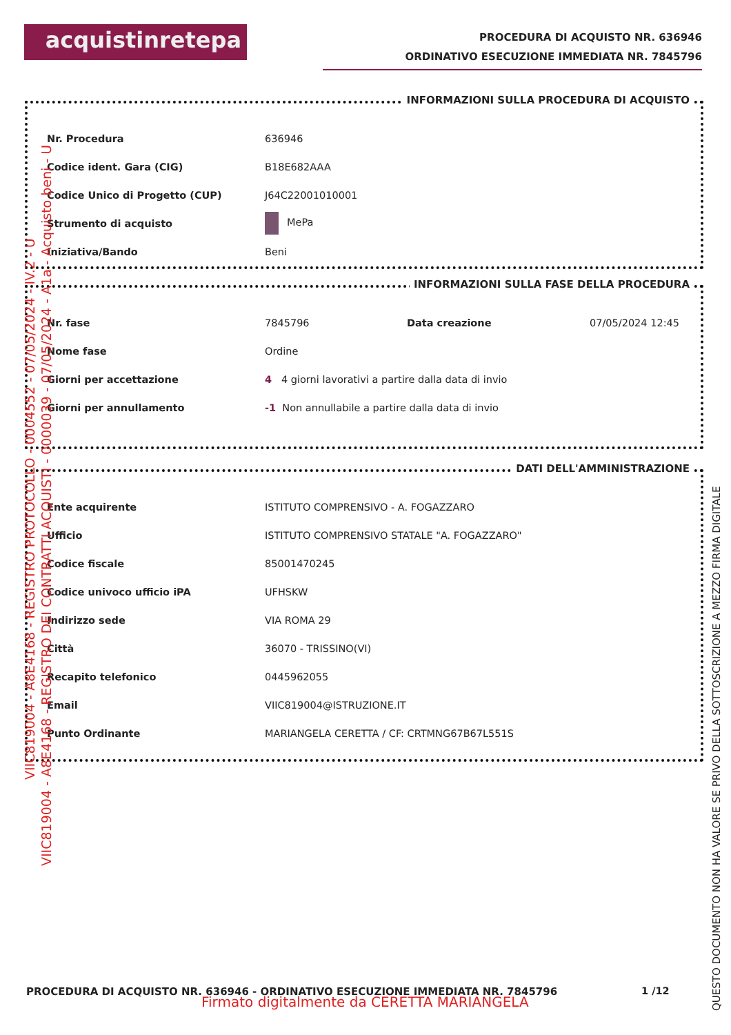acquistinretepa
PROCEDURA DI ACQUISTO NR. 636946
ORDINATIVO ESECUZIONE IMMEDIATA NR. 7845796
INFORMAZIONI SULLA PROCEDURA DI ACQUISTO
| Nr. Procedura | 636946 |
| Codice ident. Gara (CIG) | B18E682AAA |
| Codice Unico di Progetto (CUP) | J64C22001010001 |
| Strumento di acquisto | MePa |
| Iniziativa/Bando | Beni |
INFORMAZIONI SULLA FASE DELLA PROCEDURA
| Nr. fase | 7845796 | Data creazione | 07/05/2024 12:45 |
| Nome fase | Ordine | | |
| Giorni per accettazione | 4 4 giorni lavorativi a partire dalla data di invio | | |
| Giorni per annullamento | -1 Non annullabile a partire dalla data di invio | | |
DATI DELL'AMMINISTRAZIONE
| Ente acquirente | ISTITUTO COMPRENSIVO - A. FOGAZZARO |
| Ufficio | ISTITUTO COMPRENSIVO STATALE "A. FOGAZZARO" |
| Codice fiscale | 85001470245 |
| Codice univoco ufficio iPA | UFHSKW |
| Indirizzo sede | VIA ROMA 29 |
| Città | 36070 - TRISSINO(VI) |
| Recapito telefonico | 0445962055 |
| Email | VIIC819004@ISTRUZIONE.IT |
| Punto Ordinante | MARIANGELA CERETTA / CF: CRTMNG67B67L551S |
PROCEDURA DI ACQUISTO NR. 636946 - ORDINATIVO ESECUZIONE IMMEDIATA NR. 7845796
1 /12
Firmato digitalmente da CERETTA MARIANGELA
VIIC819004 - A8E4168 - REGISTRO PROTOCOLLO - 0004552 - 07/05/2024 - IV.2 - U
VIIC819004 - A8E4168 - REGISTRO DEI CONTRATTI ACQUISTI - 0000039 - 07/05/2024 - A1a - Acquisto beni - U
QUESTO DOCUMENTO NON HA VALORE SE PRIVO DELLA SOTTOSCRIZIONE A MEZZO FIRMA DIGITALE